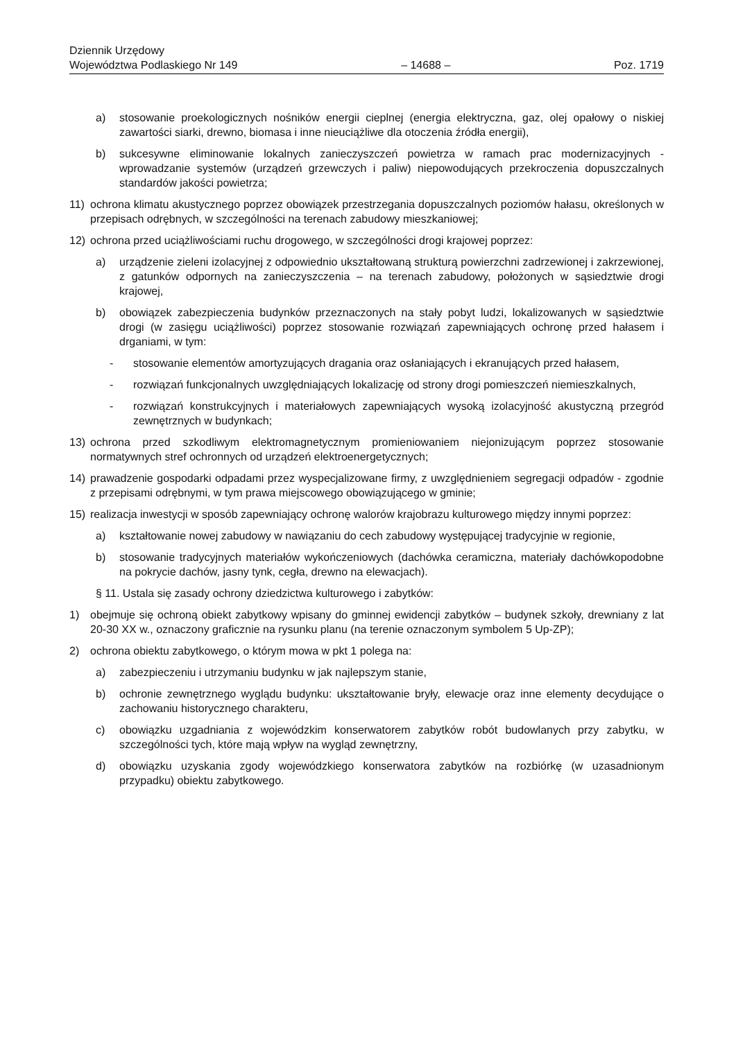Dziennik Urzędowy
Województwa Podlaskiego Nr 149
– 14688 –
Poz. 1719
a) stosowanie proekologicznych nośników energii cieplnej (energia elektryczna, gaz, olej opałowy o niskiej zawartości siarki, drewno, biomasa i inne nieuciążliwe dla otoczenia źródła energii),
b) sukcesywne eliminowanie lokalnych zanieczyszczeń powietrza w ramach prac modernizacyjnych - wprowadzanie systemów (urządzeń grzewczych i paliw) niepowodujących przekroczenia dopuszczalnych standardów jakości powietrza;
11) ochrona klimatu akustycznego poprzez obowiązek przestrzegania dopuszczalnych poziomów hałasu, określonych w przepisach odrębnych, w szczególności na terenach zabudowy mieszkaniowej;
12) ochrona przed uciążliwościami ruchu drogowego, w szczególności drogi krajowej poprzez:
a) urządzenie zieleni izolacyjnej z odpowiednio ukształtowaną strukturą powierzchni zadrzewionej i zakrzewionej, z gatunków odpornych na zanieczyszczenia – na terenach zabudowy, położonych w sąsiedztwie drogi krajowej,
b) obowiązek zabezpieczenia budynków przeznaczonych na stały pobyt ludzi, lokalizowanych w sąsiedztwie drogi (w zasięgu uciążliwości) poprzez stosowanie rozwiązań zapewniających ochronę przed hałasem i drganiami, w tym:
- stosowanie elementów amortyzujących dragania oraz osłaniających i ekranujących przed hałasem,
- rozwiązań funkcjonalnych uwzględniających lokalizację od strony drogi pomieszczeń niemieszkalnych,
- rozwiązań konstrukcyjnych i materiałowych zapewniających wysoką izolacyjność akustyczną przegród zewnętrznych w budynkach;
13) ochrona przed szkodliwym elektromagnetycznym promieniowaniem niejonizującym poprzez stosowanie normatywnych stref ochronnych od urządzeń elektroenergetycznych;
14) prawadzenie gospodarki odpadami przez wyspecjalizowane firmy, z uwzględnieniem segregacji odpadów - zgodnie z przepisami odrębnymi, w tym prawa miejscowego obowiązującego w gminie;
15) realizacja inwestycji w sposób zapewniający ochronę walorów krajobrazu kulturowego między innymi poprzez:
a) kształtowanie nowej zabudowy w nawiązaniu do cech zabudowy występującej tradycyjnie w regionie,
b) stosowanie tradycyjnych materiałów wykończeniowych (dachówka ceramiczna, materiały dachówkopodobne na pokrycie dachów, jasny tynk, cegła, drewno na elewacjach).
§ 11. Ustala się zasady ochrony dziedzictwa kulturowego i zabytków:
1) obejmuje się ochroną obiekt zabytkowy wpisany do gminnej ewidencji zabytków – budynek szkoły, drewniany z lat 20-30 XX w., oznaczony graficznie na rysunku planu (na terenie oznaczonym symbolem 5 Up-ZP);
2) ochrona obiektu zabytkowego, o którym mowa w pkt 1 polega na:
a) zabezpieczeniu i utrzymaniu budynku w jak najlepszym stanie,
b) ochronie zewnętrznego wyglądu budynku: ukształtowanie bryły, elewacje oraz inne elementy decydujące o zachowaniu historycznego charakteru,
c) obowiązku uzgadniania z wojewódzkim konserwatorem zabytków robót budowlanych przy zabytku, w szczególności tych, które mają wpływ na wygląd zewnętrzny,
d) obowiązku uzyskania zgody wojewódzkiego konserwatora zabytków na rozbiórkę (w uzasadnionym przypadku) obiektu zabytkowego.